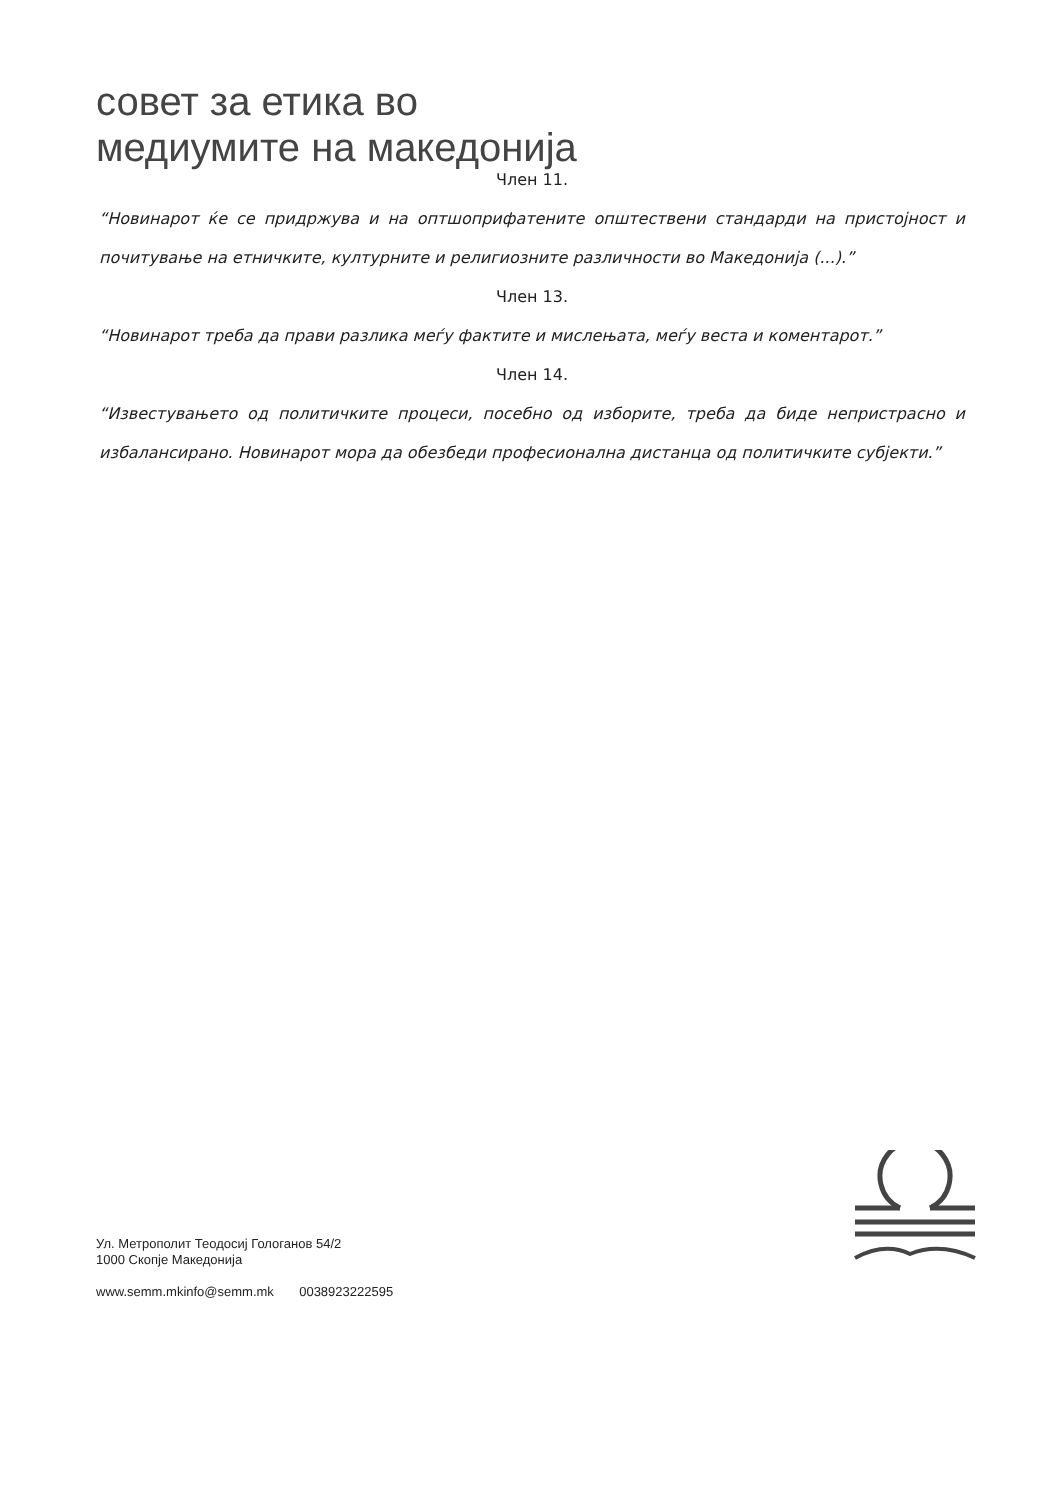совет за етика во
медиумите на македонија
Член 11.
“Новинарот ќе се придржува и на оптшоприфатените општествени стандарди на пристојност и почитување на етничките, културните и религиозните различности во Македонија (...).”
Член 13.
“Новинарот треба да прави разлика меѓу фактите и мислењата, меѓу веста и коментарот.”
Член 14.
“Известувањето од политичките процеси, посебно од изборите, треба да биде непристрасно и избалансирано. Новинарот мора да обезбеди професионална дистанца од политичките субјекти.”
Ул. Метрополит Теодосиј Гологанов 54/2
1000 Скопје Македонија
www.semm.mkinfo@semm.mk 0038923222595